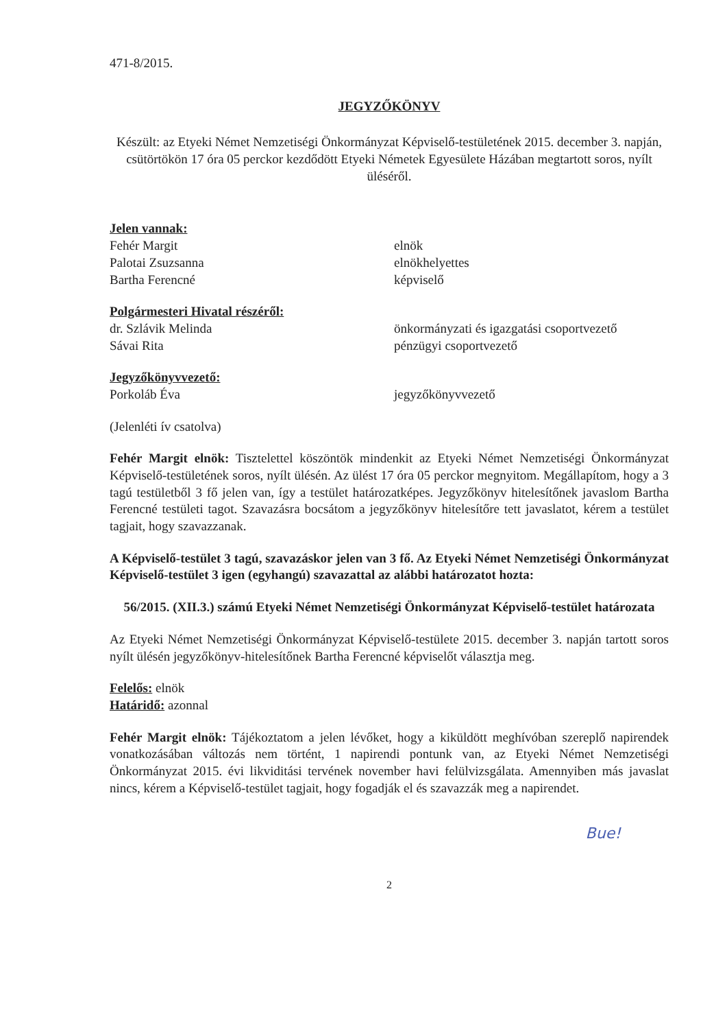471-8/2015.
JEGYZŐKÖNYV
Készült: az Etyeki Német Nemzetiségi Önkormányzat Képviselő-testületének 2015. december 3. napján, csütörtökön 17 óra 05 perckor kezdődött Etyeki Németek Egyesülete Házában megtartott soros, nyílt üléséről.
Jelen vannak:
Fehér Margit elnök
Palotai Zsuzsanna elnökhelyettes
Bartha Ferencné képviselő
Polgármesteri Hivatal részéről:
dr. Szlávik Melinda önkormányzati és igazgatási csoportvezető
Sávai Rita pénzügyi csoportvezető
Jegyzőkönyvvezető:
Porkoláb Éva jegyzőkönyvvezető
(Jelenléti ív csatolva)
Fehér Margit elnök: Tisztelettel köszöntök mindenkit az Etyeki Német Nemzetiségi Önkormányzat Képviselő-testületének soros, nyílt ülésén. Az ülést 17 óra 05 perckor megnyitom. Megállapítom, hogy a 3 tagú testületből 3 fő jelen van, így a testület határozatképes. Jegyzőkönyv hitelesítőnek javaslom Bartha Ferencné testületi tagot. Szavazásra bocsátom a jegyzőkönyv hitelesítőre tett javaslatot, kérem a testület tagjait, hogy szavazzanak.
A Képviselő-testület 3 tagú, szavazáskor jelen van 3 fő. Az Etyeki Német Nemzetiségi Önkormányzat Képviselő-testület 3 igen (egyhangú) szavazattal az alábbi határozatot hozta:
56/2015. (XII.3.) számú Etyeki Német Nemzetiségi Önkormányzat Képviselő-testület határozata
Az Etyeki Német Nemzetiségi Önkormányzat Képviselő-testülete 2015. december 3. napján tartott soros nyílt ülésén jegyzőkönyv-hitelesítőnek Bartha Ferencné képviselőt választja meg.
Felelős: elnök
Határidő: azonnal
Fehér Margit elnök: Tájékoztatom a jelen lévőket, hogy a kiküldött meghívóban szereplő napirendek vonatkozásában változás nem történt, 1 napirendi pontunk van, az Etyeki Német Nemzetiségi Önkormányzat 2015. évi likviditási tervének november havi felülvizsgálata. Amennyiben más javaslat nincs, kérem a Képviselő-testület tagjait, hogy fogadják el és szavazzák meg a napirendet.
Bue!
2